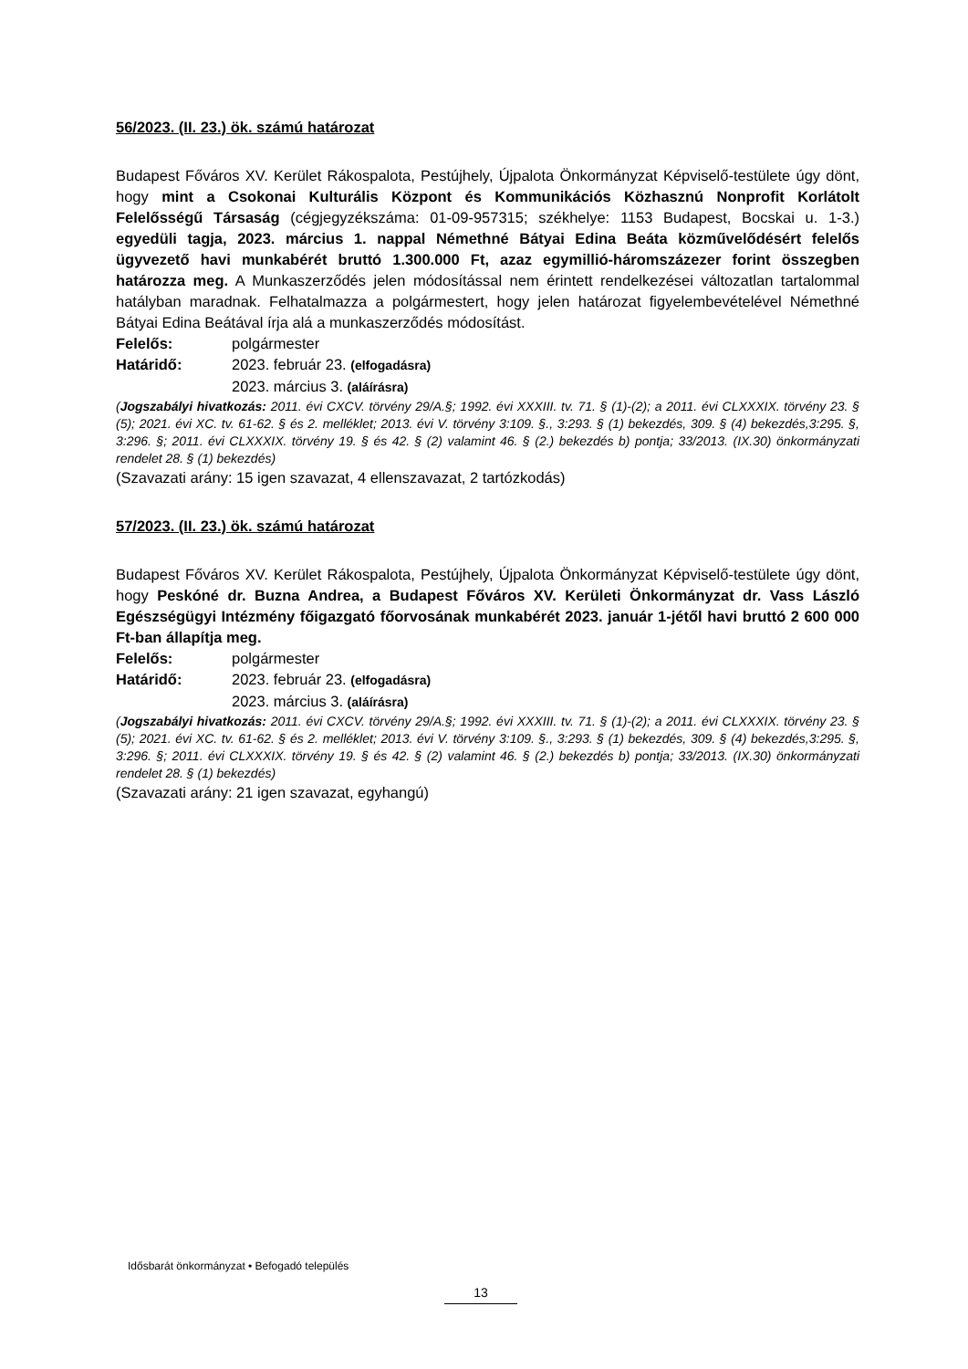56/2023. (II. 23.) ök. számú határozat
Budapest Főváros XV. Kerület Rákospalota, Pestújhely, Újpalota Önkormányzat Képviselő-testülete úgy dönt, hogy mint a Csokonai Kulturális Központ és Kommunikációs Közhasznú Nonprofit Korlátolt Felelősségű Társaság (cégjegyzékszáma: 01-09-957315; székhelye: 1153 Budapest, Bocskai u. 1-3.) egyedüli tagja, 2023. március 1. nappal Némethné Bátyai Edina Beáta közművelődésért felelős ügyvezető havi munkabérét bruttó 1.300.000 Ft, azaz egymillió-háromszázezer forint összegben határozza meg. A Munkaszerződés jelen módosítással nem érintett rendelkezései változatlan tartalommal hatályban maradnak. Felhatalmazza a polgármestert, hogy jelen határozat figyelembevételével Némethné Bátyai Edina Beátával írja alá a munkaszerződés módosítást.
Felelős: polgármester
Határidő: 2023. február 23. (elfogadásra)
2023. március 3. (aláírásra)
(Jogszabályi hivatkozás: 2011. évi CXCV. törvény 29/A.§; 1992. évi XXXIII. tv. 71. § (1)-(2); a 2011. évi CLXXXIX. törvény 23. § (5); 2021. évi XC. tv. 61-62. § és 2. melléklet; 2013. évi V. törvény 3:109. §., 3:293. § (1) bekezdés, 309. § (4) bekezdés,3:295. §, 3:296. §; 2011. évi CLXXXIX. törvény 19. § és 42. § (2) valamint 46. § (2.) bekezdés b) pontja; 33/2013. (IX.30) önkormányzati rendelet 28. § (1) bekezdés)
(Szavazati arány: 15 igen szavazat, 4 ellenszavazat, 2 tartózkodás)
57/2023. (II. 23.) ök. számú határozat
Budapest Főváros XV. Kerület Rákospalota, Pestújhely, Újpalota Önkormányzat Képviselő-testülete úgy dönt, hogy Peskóné dr. Buzna Andrea, a Budapest Főváros XV. Kerületi Önkormányzat dr. Vass László Egészségügyi Intézmény főigazgató főorvosának munkabérét 2023. január 1-jétől havi bruttó 2 600 000 Ft-ban állapítja meg.
Felelős: polgármester
Határidő: 2023. február 23. (elfogadásra)
2023. március 3. (aláírásra)
(Jogszabályi hivatkozás: 2011. évi CXCV. törvény 29/A.§; 1992. évi XXXIII. tv. 71. § (1)-(2); a 2011. évi CLXXXIX. törvény 23. § (5); 2021. évi XC. tv. 61-62. § és 2. melléklet; 2013. évi V. törvény 3:109. §., 3:293. § (1) bekezdés, 309. § (4) bekezdés,3:295. §, 3:296. §; 2011. évi CLXXXIX. törvény 19. § és 42. § (2) valamint 46. § (2.) bekezdés b) pontja; 33/2013. (IX.30) önkormányzati rendelet 28. § (1) bekezdés)
(Szavazati arány: 21 igen szavazat, egyhangú)
Idősbarát önkormányzat • Befogadó település
13